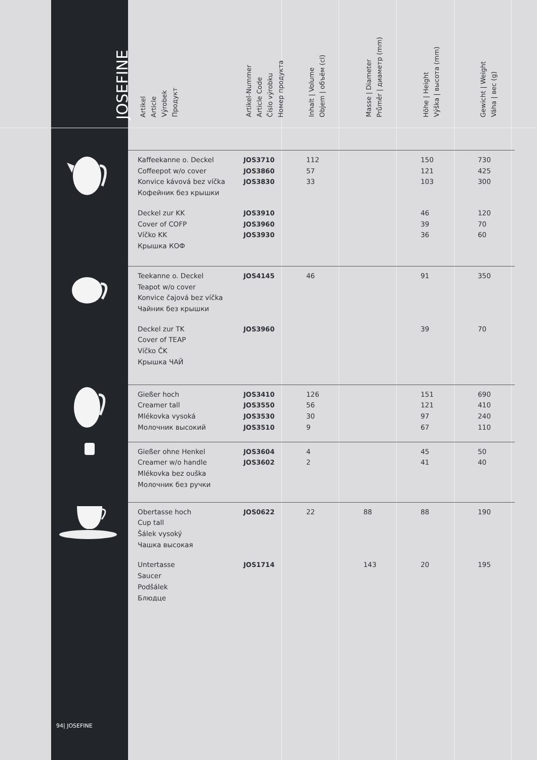| JOSEFINE | Artikel Article Výrobek Продукт | Artikel-Nummer Article Code Číslo výrobku Номер продукта | Inhalt / Volume Objem / объём (cl) | Masse / Diameter Průměr / диаметр (mm) | Höhe / Height Výška / высота (mm) | Gewicht / Weight Váha / вес (g) |
| --- | --- | --- | --- | --- | --- | --- |
| | Kaffeekanne o. Deckel Coffeepot w/o cover Konvice kávová bez víčka Кофейник без крышки | JOS3710 JOS3860 JOS3830 | 112 57 33 | | 150 121 103 | 730 425 300 |
| | Deckel zur KK Cover of COFP Víčko KK Крышка КОФ | JOS3910 JOS3960 JOS3930 | | | 46 39 36 | 120 70 60 |
| | Teekanne o. Deckel Teapot w/o cover Konvice čajová bez víčka Чайник без крышки | JOS4145 | 46 | | 91 | 350 |
| | Deckel zur TK Cover of TEAP Víčko ČK Крышка ЧАЙ | JOS3960 | | | 39 | 70 |
| | Gießer hoch Creamer tall Mlékovka vysoká Молочник высокий | JOS3410 JOS3550 JOS3530 JOS3510 | 126 56 30 9 | | 151 121 97 67 | 690 410 240 110 |
| | Gießer ohne Henkel Creamer w/o handle Mlékovka bez ouška Молочник без ручки | JOS3604 JOS3602 | 4 2 | | 45 41 | 50 40 |
| | Obertasse hoch Cup tall Šálek vysoký Чашка высокая | JOS0622 | 22 | 88 | 88 | 190 |
| | Untertasse Saucer Podšálek Блюдце | JOS1714 | | 143 | 20 | 195 |
94| JOSEFINE